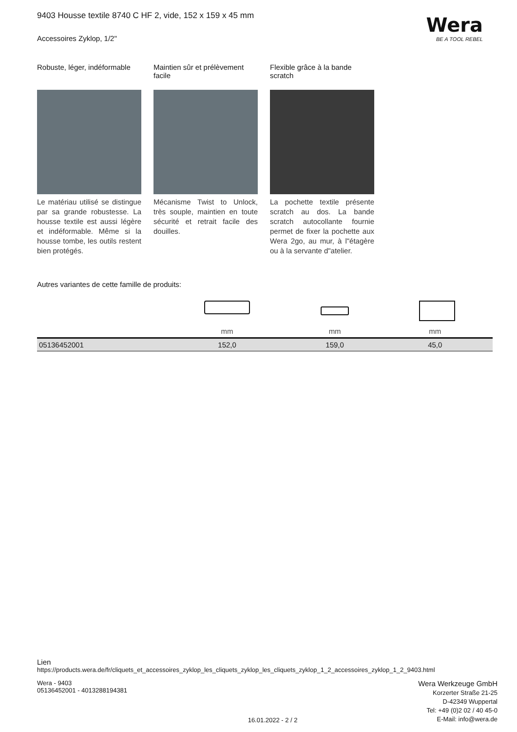Wera
BE A TOOL REBEL
9403 Housse textile 8740 C HF 2, vide, 152 x 159 x 45 mm
Accessoires Zyklop, 1/2"
Robuste, léger, indéformable
Le matériau utilisé se distingue par sa grande robustesse. La housse textile est aussi légère et indéformable. Même si la housse tombe, les outils restent bien protégés.
Maintien sûr et prélèvement facile
Mécanisme Twist to Unlock, très souple, maintien en toute sécurité et retrait facile des douilles.
Flexible grâce à la bande scratch
La pochette textile présente scratch au dos. La bande scratch autocollante fournie permet de fixer la pochette aux Wera 2go, au mur, à l"étagère ou à la servante d"atelier.
Autres variantes de cette famille de produits:
| | mm | mm | mm |
| 05136452001 | 152,0 | 159,0 | 45,0 |
Lien
https://products.wera.de/fr/cliquets_et_accessoires_zyklop_les_cliquets_zyklop_les_cliquets_zyklop_1_2_accessoires_zyklop_1_2_9403.html
Wera - 9403
05136452001 - 4013288194381
16.01.2022 - 2 / 2
Wera Werkzeuge GmbH
Korzerter Straße 21-25
D-42349 Wuppertal
Tel: +49 (0)2 02 / 40 45-0
E-Mail: info@wera.de